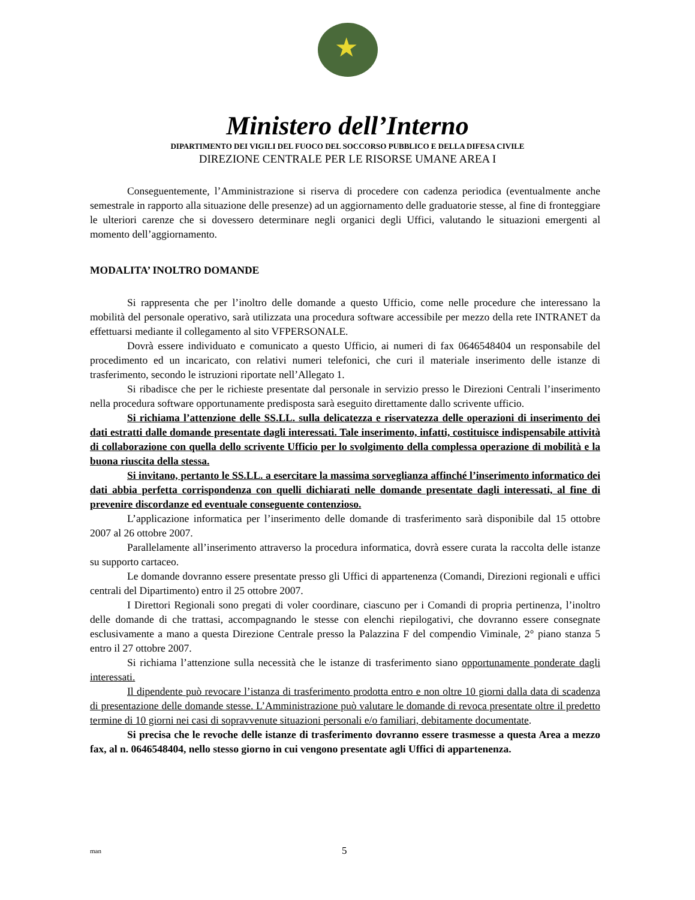★
Ministero dell’Interno
DIPARTIMENTO DEI VIGILI DEL FUOCO DEL SOCCORSO PUBBLICO E DELLA DIFESA CIVILE
DIREZIONE CENTRALE PER LE RISORSE UMANE AREA I
Conseguentemente, l’Amministrazione si riserva di procedere con cadenza periodica (eventualmente anche semestrale in rapporto alla situazione delle presenze) ad un aggiornamento delle graduatorie stesse, al fine di fronteggiare le ulteriori carenze che si dovessero determinare negli organici degli Uffici, valutando le situazioni emergenti al momento dell’aggiornamento.
MODALITA’ INOLTRO DOMANDE
Si rappresenta che per l’inoltro delle domande a questo Ufficio, come nelle procedure che interessano la mobilità del personale operativo, sarà utilizzata una procedura software accessibile per mezzo della rete INTRANET da effettuarsi mediante il collegamento al sito VFPERSONALE.
Dovrà essere individuato e comunicato a questo Ufficio, ai numeri di fax 0646548404 un responsabile del procedimento ed un incaricato, con relativi numeri telefonici, che curi il materiale inserimento delle istanze di trasferimento, secondo le istruzioni riportate nell’Allegato 1.
Si ribadisce che per le richieste presentate dal personale in servizio presso le Direzioni Centrali l’inserimento nella procedura software opportunamente predisposta sarà eseguito direttamente dallo scrivente ufficio.
Si richiama l’attenzione delle SS.LL. sulla delicatezza e riservatezza delle operazioni di inserimento dei dati estratti dalle domande presentate dagli interessati. Tale inserimento, infatti, costituisce indispensabile attività di collaborazione con quella dello scrivente Ufficio per lo svolgimento della complessa operazione di mobilità e la buona riuscita della stessa.
Si invitano, pertanto le SS.LL. a esercitare la massima sorveglianza affinché l’inserimento informatico dei dati abbia perfetta corrispondenza con quelli dichiarati nelle domande presentate dagli interessati, al fine di prevenire discordanze ed eventuale conseguente contenzioso.
L’applicazione informatica per l’inserimento delle domande di trasferimento sarà disponibile dal 15 ottobre 2007 al 26 ottobre 2007.
Parallelamente all’inserimento attraverso la procedura informatica, dovrà essere curata la raccolta delle istanze su supporto cartaceo.
Le domande dovranno essere presentate presso gli Uffici di appartenenza (Comandi, Direzioni regionali e uffici centrali del Dipartimento) entro il 25 ottobre 2007.
I Direttori Regionali sono pregati di voler coordinare, ciascuno per i Comandi di propria pertinenza, l’inoltro delle domande di che trattasi, accompagnando le stesse con elenchi riepilogativi, che dovranno essere consegnate esclusivamente a mano a questa Direzione Centrale presso la Palazzina F del compendio Viminale, 2° piano stanza 5 entro il 27 ottobre 2007.
Si richiama l’attenzione sulla necessità che le istanze di trasferimento siano opportunamente ponderate dagli interessati.
Il dipendente può revocare l’istanza di trasferimento prodotta entro e non oltre 10 giorni dalla data di scadenza di presentazione delle domande stesse. L’Amministrazione può valutare le domande di revoca presentate oltre il predetto termine di 10 giorni nei casi di sopravvenute situazioni personali e/o familiari, debitamente documentate.
Si precisa che le revoche delle istanze di trasferimento dovranno essere trasmesse a questa Area a mezzo fax, al n. 0646548404, nello stesso giorno in cui vengono presentate agli Uffici di appartenenza.
man 5